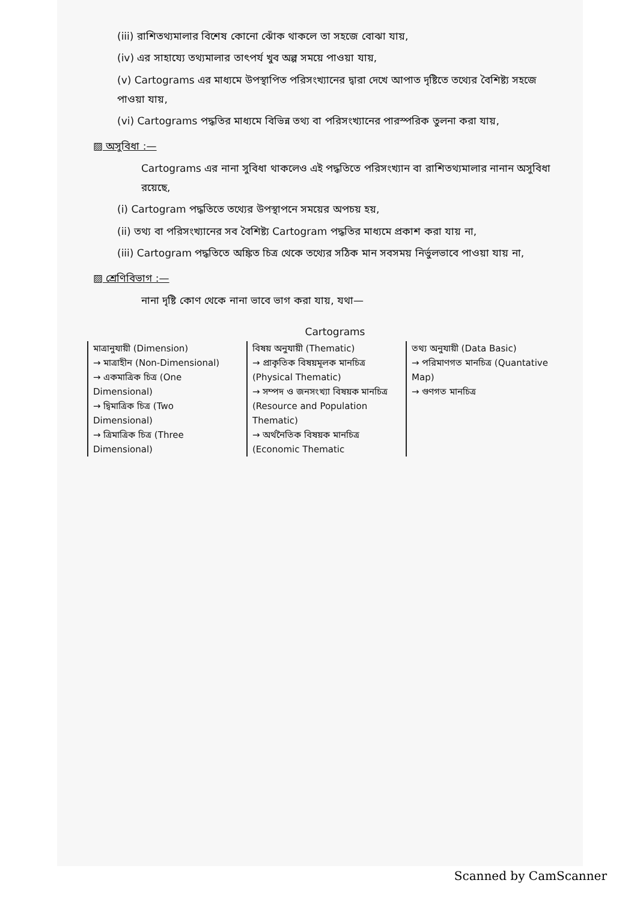(iii) রাশিতথ্যমালার বিশেষ কোনো ঝোঁক থাকলে তা সহজে বোঝা যায়,
(iv) এর সাহায্যে তথ্যমালার তাৎপর্য খুব অল্প সময়ে পাওয়া যায়,
(v) Cartograms এর মাধ্যমে উপস্থাপিত পরিসংখ্যানের দ্বারা দেখে আপাত দৃষ্টিতে তথ্যের বৈশিষ্ট্য সহজে পাওয়া যায়,
(vi) Cartograms পদ্ধতির মাধ্যমে বিভিন্ন তথ্য বা পরিসংখ্যানের পারস্পরিক তুলনা করা যায়,
▨ অসুবিধা :—
Cartograms এর নানা সুবিধা থাকলেও এই পদ্ধতিতে পরিসংখ্যান বা রাশিতথ্যমালার নানান অসুবিধা রয়েছে,
(i) Cartogram পদ্ধতিতে তথ্যের উপস্থাপনে সময়ের অপচয় হয়,
(ii) তথ্য বা পরিসংখ্যানের সব বৈশিষ্ট্য Cartogram পদ্ধতির মাধ্যমে প্রকাশ করা যায় না,
(iii) Cartogram পদ্ধতিতে অঙ্কিত চিত্র থেকে তথ্যের সঠিক মান সবসময় নির্ভুলভাবে পাওয়া যায় না,
▨ শ্রেণিবিভাগ :—
নানা দৃষ্টি কোণ থেকে নানা ভাবে ভাগ করা যায়, যথা—
Cartograms
মাত্রানুযায়ী (Dimension)
→ মাত্রাহীন (Non-Dimensional)
→ একমাত্রিক চিত্র (One Dimensional)
→ দ্বিমাত্রিক চিত্র (Two Dimensional)
→ ত্রিমাত্রিক চিত্র (Three Dimensional)
বিষয় অনুযায়ী (Thematic)
→ প্রাকৃতিক বিষয়মূলক মানচিত্র (Physical Thematic)
→ সম্পদ ও জনসংখ্যা বিষয়ক মানচিত্র (Resource and Population Thematic)
→ অর্থনৈতিক বিষয়ক মানচিত্র (Economic Thematic
তথ্য অনুযায়ী (Data Basic)
→ পরিমাণগত মানচিত্র (Quantative Map)
→ গুণগত মানচিত্র
Scanned by CamScanner